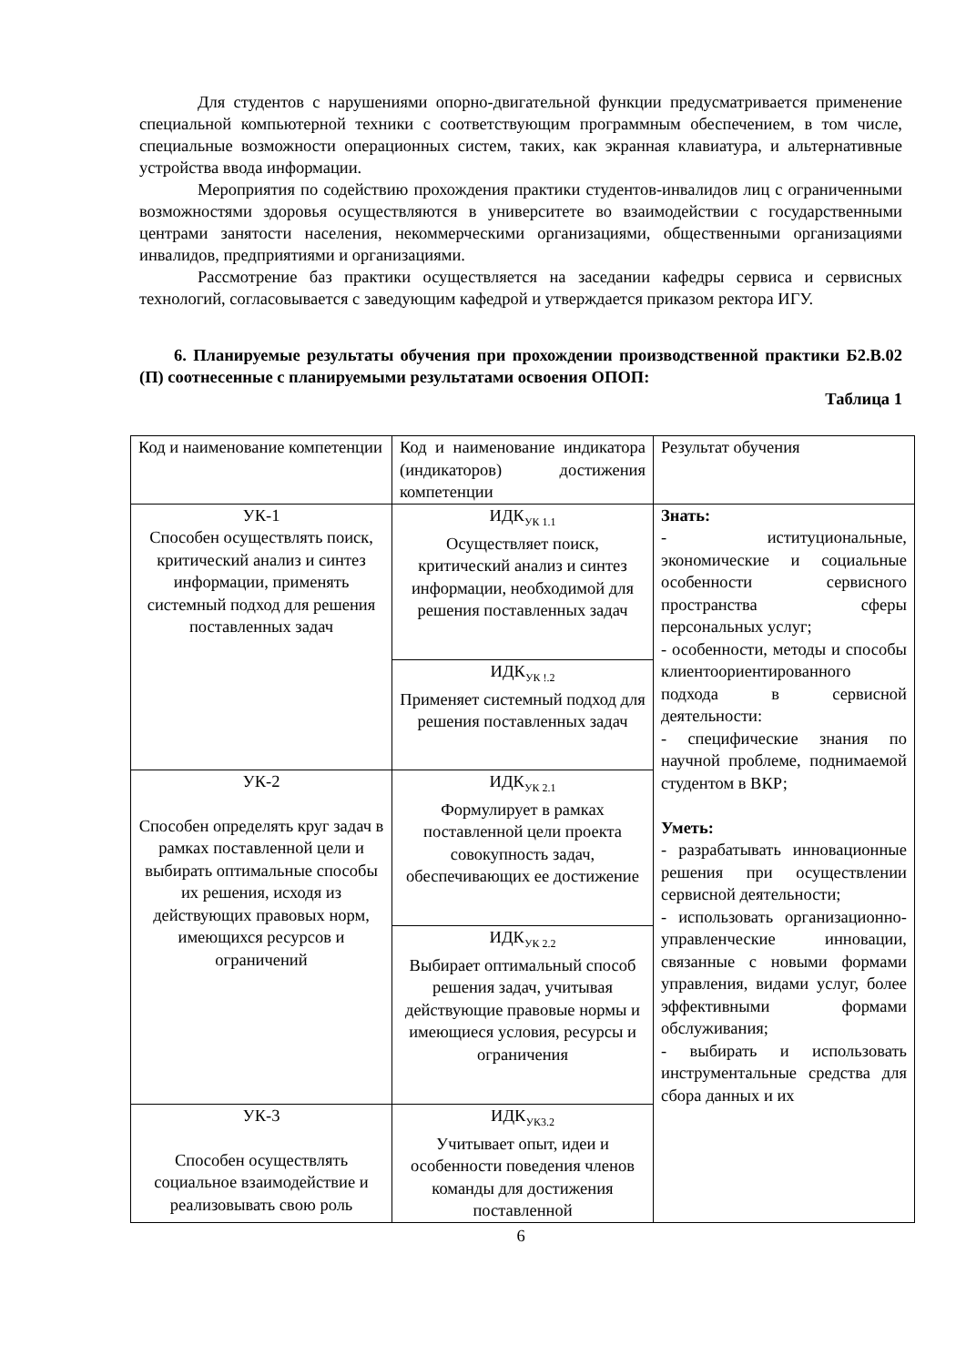Для студентов с нарушениями опорно-двигательной функции предусматривается применение специальной компьютерной техники с соответствующим программным обеспечением, в том числе, специальные возможности операционных систем, таких, как экранная клавиатура, и альтернативные устройства ввода информации.
Мероприятия по содействию прохождения практики студентов-инвалидов лиц с ограниченными возможностями здоровья осуществляются в университете во взаимодействии с государственными центрами занятости населения, некоммерческими организациями, общественными организациями инвалидов, предприятиями и организациями.
Рассмотрение баз практики осуществляется на заседании кафедры сервиса и сервисных технологий, согласовывается с заведующим кафедрой и утверждается приказом ректора ИГУ.
6. Планируемые результаты обучения при прохождении производственной практики Б2.В.02 (П) соотнесенные с планируемыми результатами освоения ОПОП:
Таблица 1
| Код и наименование компетенции | Код и наименование индикатора (индикаторов) достижения компетенции | Результат обучения |
| УК-1 Способен осуществлять поиск, критический анализ и синтез информации, применять системный подход для решения поставленных задач | ИДК<sub>УК 1.1</sub> Осуществляет поиск, критический анализ и синтез информации, необходимой для решения поставленных задач | Знать: - иституциональные, экономические и социальные особенности сервисного пространства сферы персональных услуг; - особенности, методы и способы клиентоориентированного подхода в сервисной деятельности: - специфические знания по научной проблеме, поднимаемой студентом в ВКР; Уметь: - разрабатывать инновационные решения при осуществлении сервисной деятельности; - использовать организационно-управленческие инновации, связанные с новыми формами управления, видами услуг, более эффективными формами обслуживания; - выбирать и использовать инструментальные средства для сбора данных и их |
| | ИДК<sub>УК !.2</sub> Применяет системный подход для решения поставленных задач | |
| УК-2 Способен определять круг задач в рамках поставленной цели и выбирать оптимальные способы их решения, исходя из действующих правовых норм, имеющихся ресурсов и ограничений | ИДК<sub>УК 2.1</sub> Формулирует в рамках поставленной цели проекта совокупность задач, обеспечивающих ее достижение | |
| | ИДК<sub>УК 2.2</sub> Выбирает оптимальный способ решения задач, учитывая действующие правовые нормы и имеющиеся условия, ресурсы и ограничения | |
| УК-3 Способен осуществлять социальное взаимодействие и реализовывать свою роль | ИДК<sub>УК3.2</sub> Учитывает опыт, идеи и особенности поведения членов команды для достижения поставленной | |
6